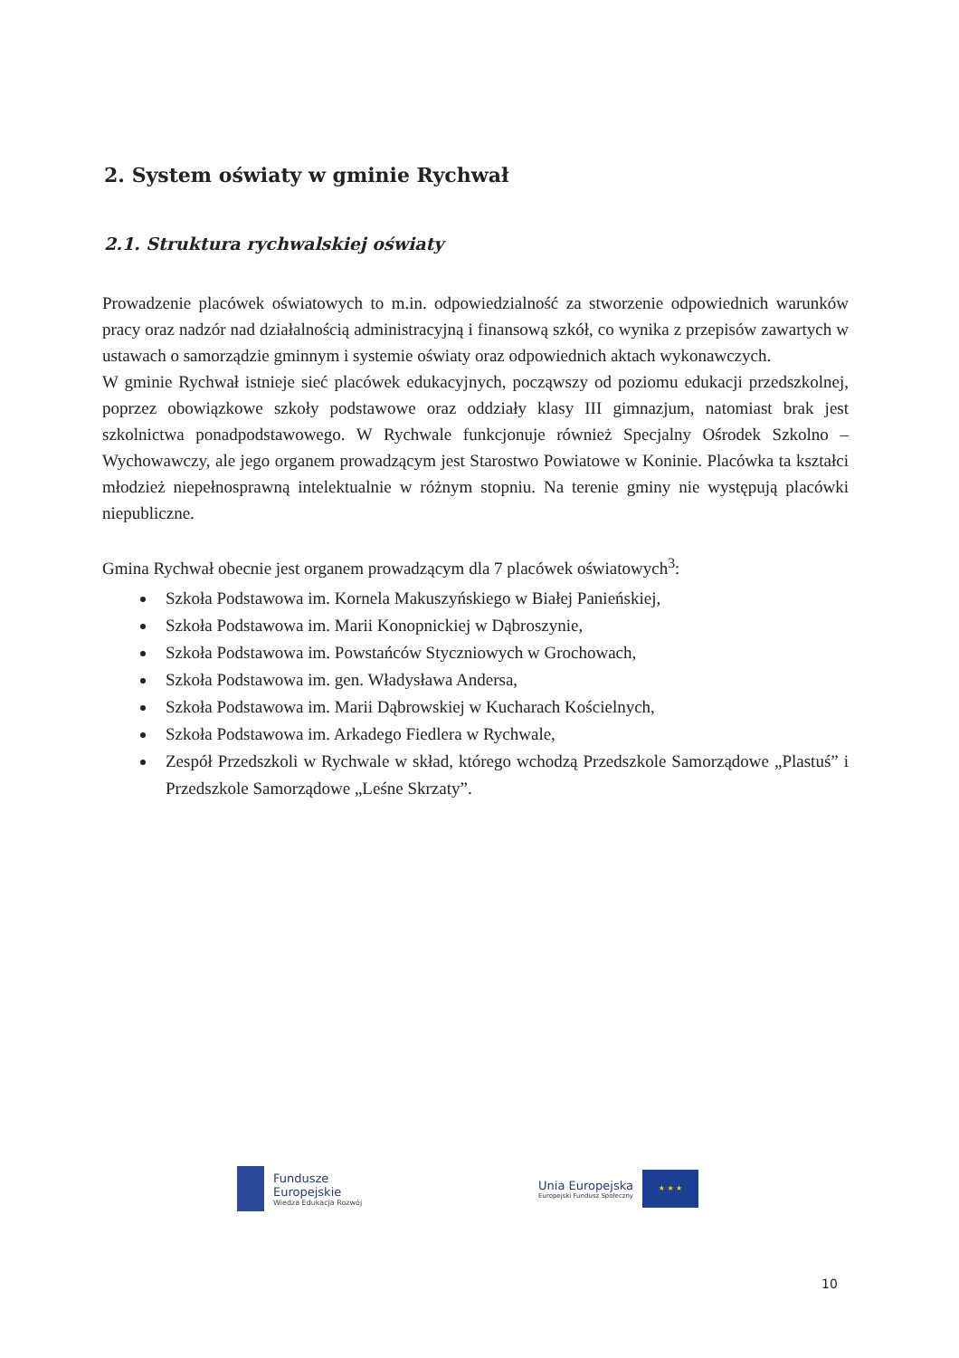2. System oświaty w gminie Rychwał
2.1. Struktura rychwalskiej oświaty
Prowadzenie placówek oświatowych to m.in. odpowiedzialność za stworzenie odpowiednich warunków pracy oraz nadzór nad działalnością administracyjną i finansową szkół, co wynika z przepisów zawartych w ustawach o samorządzie gminnym i systemie oświaty oraz odpowiednich aktach wykonawczych.
W gminie Rychwał istnieje sieć placówek edukacyjnych, począwszy od poziomu edukacji przedszkolnej, poprzez obowiązkowe szkoły podstawowe oraz oddziały klasy III gimnazjum, natomiast brak jest szkolnictwa ponadpodstawowego. W Rychwale funkcjonuje również Specjalny Ośrodek Szkolno – Wychowawczy, ale jego organem prowadzącym jest Starostwo Powiatowe w Koninie. Placówka ta kształci młodzież niepełnosprawną intelektualnie w różnym stopniu. Na terenie gminy nie występują placówki niepubliczne.
Gmina Rychwał obecnie jest organem prowadzącym dla 7 placówek oświatowych<sup>3</sup>:
Szkoła Podstawowa im. Kornela Makuszyńskiego w Białej Panieńskiej,
Szkoła Podstawowa im. Marii Konopnickiej w Dąbroszynie,
Szkoła Podstawowa im. Powstańców Styczniowych w Grochowach,
Szkoła Podstawowa im. gen. Władysława Andersa,
Szkoła Podstawowa im. Marii Dąbrowskiej w Kucharach Kościelnych,
Szkoła Podstawowa im. Arkadego Fiedlera w Rychwale,
Zespół Przedszkoli w Rychwale w skład, którego wchodzą Przedszkole Samorządowe „Plastuś” i Przedszkole Samorządowe „Leśne Skrzaty”.
Fundusze
Europejskie
Wiedza Edukacja Rozwój
Unia Europejska
Europejski Fundusz Społeczny
★ ★ ★
10